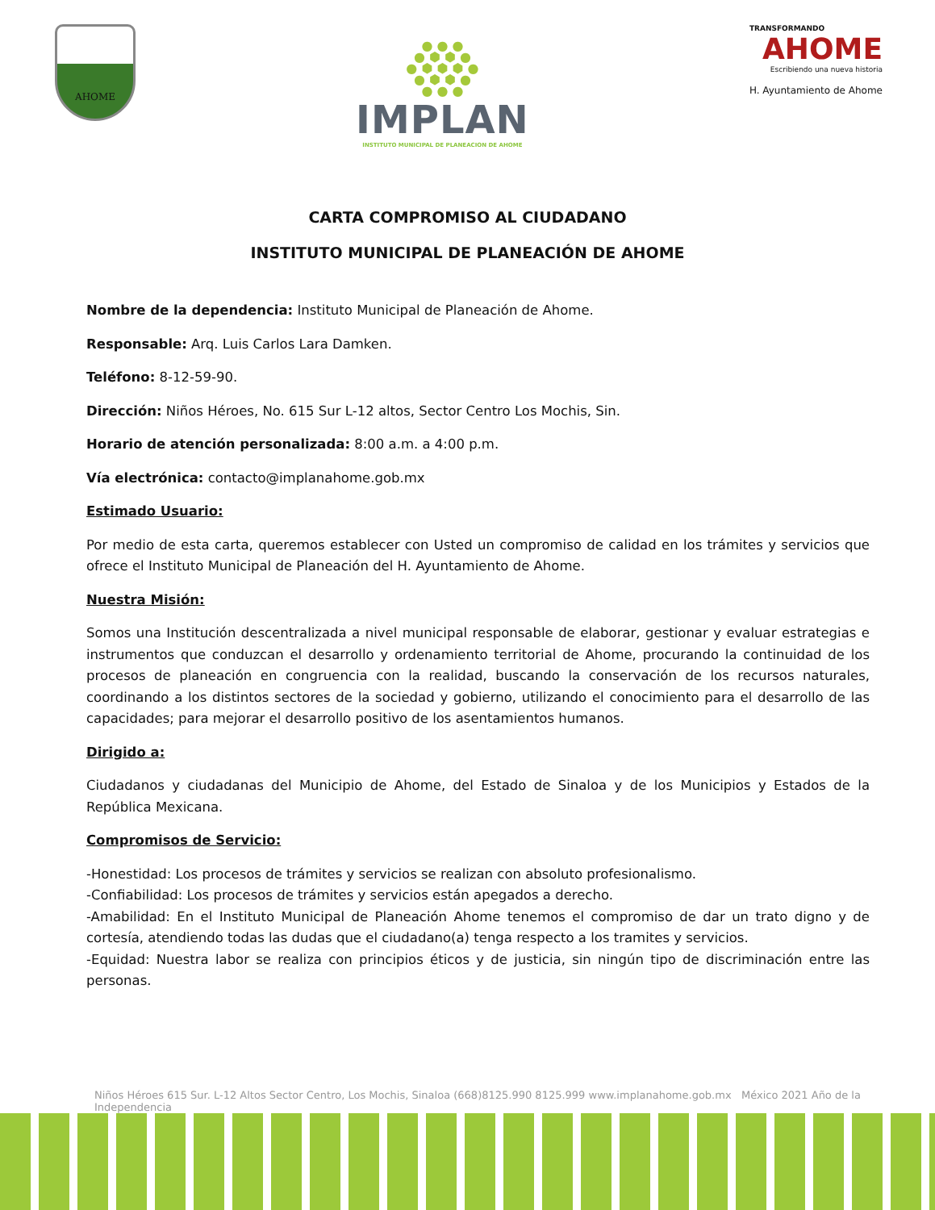AHOME
● ● ●
● ⬢ ⬢ ●
● ⬢ ⬢ ⬢ ●
● ⬢ ⬢ ●
● ● ●
IMPLAN
INSTITUTO MUNICIPAL DE PLANEACION DE AHOME
TRANSFORMANDO
AHOME
Escribiendo una nueva historia
H. Ayuntamiento de Ahome
CARTA COMPROMISO AL CIUDADANO
INSTITUTO MUNICIPAL DE PLANEACIÓN DE AHOME
Nombre de la dependencia: Instituto Municipal de Planeación de Ahome.
Responsable: Arq. Luis Carlos Lara Damken.
Teléfono: 8-12-59-90.
Dirección: Niños Héroes, No. 615 Sur L-12 altos, Sector Centro Los Mochis, Sin.
Horario de atención personalizada: 8:00 a.m. a 4:00 p.m.
Vía electrónica: contacto@implanahome.gob.mx
Estimado Usuario:
Por medio de esta carta, queremos establecer con Usted un compromiso de calidad en los trámites y servicios que ofrece el Instituto Municipal de Planeación del H. Ayuntamiento de Ahome.
Nuestra Misión:
Somos una Institución descentralizada a nivel municipal responsable de elaborar, gestionar y evaluar estrategias e instrumentos que conduzcan el desarrollo y ordenamiento territorial de Ahome, procurando la continuidad de los procesos de planeación en congruencia con la realidad, buscando la conservación de los recursos naturales, coordinando a los distintos sectores de la sociedad y gobierno, utilizando el conocimiento para el desarrollo de las capacidades; para mejorar el desarrollo positivo de los asentamientos humanos.
Dirigido a:
Ciudadanos y ciudadanas del Municipio de Ahome, del Estado de Sinaloa y de los Municipios y Estados de la República Mexicana.
Compromisos de Servicio:
-Honestidad: Los procesos de trámites y servicios se realizan con absoluto profesionalismo.
-Confiabilidad: Los procesos de trámites y servicios están apegados a derecho.
-Amabilidad: En el Instituto Municipal de Planeación Ahome tenemos el compromiso de dar un trato digno y de cortesía, atendiendo todas las dudas que el ciudadano(a) tenga respecto a los tramites y servicios.
-Equidad: Nuestra labor se realiza con principios éticos y de justicia, sin ningún tipo de discriminación entre las personas.
Niños Héroes 615 Sur. L-12 Altos Sector Centro, Los Mochis, Sinaloa (668)8125.990 8125.999 www.implanahome.gob.mx México 2021 Año de la Independencia